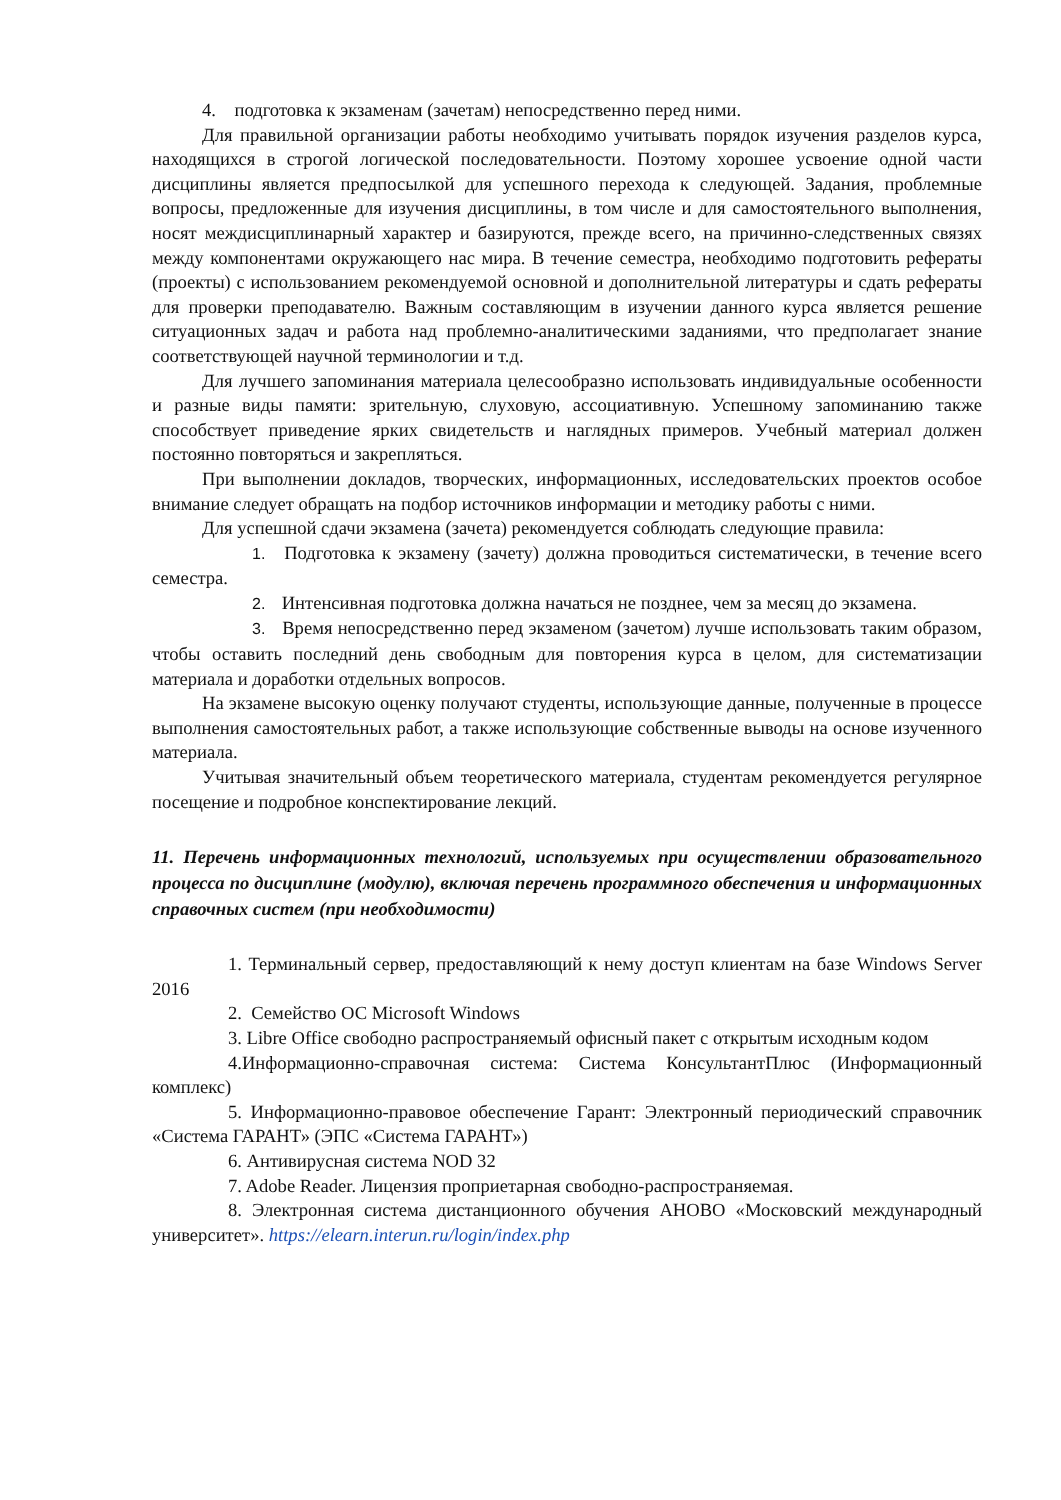4. подготовка к экзаменам (зачетам) непосредственно перед ними.
Для правильной организации работы необходимо учитывать порядок изучения разделов курса, находящихся в строгой логической последовательности. Поэтому хорошее усвоение одной части дисциплины является предпосылкой для успешного перехода к следующей. Задания, проблемные вопросы, предложенные для изучения дисциплины, в том числе и для самостоятельного выполнения, носят междисциплинарный характер и базируются, прежде всего, на причинно-следственных связях между компонентами окружающего нас мира. В течение семестра, необходимо подготовить рефераты (проекты) с использованием рекомендуемой основной и дополнительной литературы и сдать рефераты для проверки преподавателю. Важным составляющим в изучении данного курса является решение ситуационных задач и работа над проблемно-аналитическими заданиями, что предполагает знание соответствующей научной терминологии и т.д.
Для лучшего запоминания материала целесообразно использовать индивидуальные особенности и разные виды памяти: зрительную, слуховую, ассоциативную. Успешному запоминанию также способствует приведение ярких свидетельств и наглядных примеров. Учебный материал должен постоянно повторяться и закрепляться.
При выполнении докладов, творческих, информационных, исследовательских проектов особое внимание следует обращать на подбор источников информации и методику работы с ними.
Для успешной сдачи экзамена (зачета) рекомендуется соблюдать следующие правила:
1. Подготовка к экзамену (зачету) должна проводиться систематически, в течение всего семестра.
2. Интенсивная подготовка должна начаться не позднее, чем за месяц до экзамена.
3. Время непосредственно перед экзаменом (зачетом) лучше использовать таким образом, чтобы оставить последний день свободным для повторения курса в целом, для систематизации материала и доработки отдельных вопросов.
На экзамене высокую оценку получают студенты, использующие данные, полученные в процессе выполнения самостоятельных работ, а также использующие собственные выводы на основе изученного материала.
Учитывая значительный объем теоретического материала, студентам рекомендуется регулярное посещение и подробное конспектирование лекций.
11. Перечень информационных технологий, используемых при осуществлении образовательного процесса по дисциплине (модулю), включая перечень программного обеспечения и информационных справочных систем (при необходимости)
1. Терминальный сервер, предоставляющий к нему доступ клиентам на базе Windows Server 2016
2. Семейство ОС Microsoft Windows
3. Libre Office свободно распространяемый офисный пакет с открытым исходным кодом
4.Информационно-справочная система: Система КонсультантПлюс (Информационный комплекс)
5. Информационно-правовое обеспечение Гарант: Электронный периодический справочник «Система ГАРАНТ» (ЭПС «Система ГАРАНТ»)
6. Антивирусная система NOD 32
7. Adobe Reader. Лицензия проприетарная свободно-распространяемая.
8. Электронная система дистанционного обучения АНОВО «Московский международный университет». https://elearn.interun.ru/login/index.php